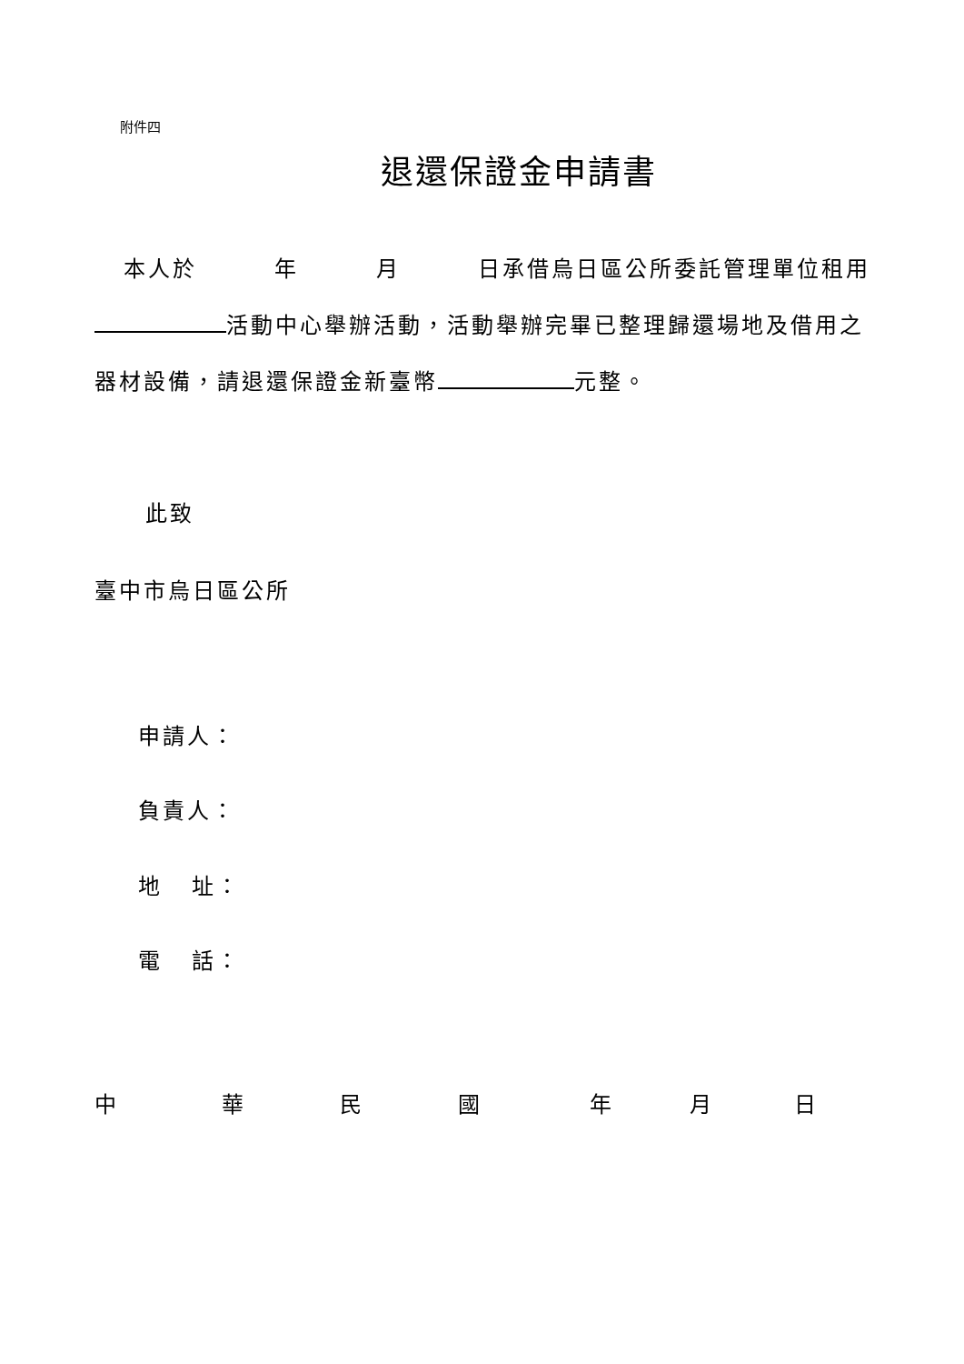附件四
退還保證金申請書
本人於 年 月 日承借烏日區公所委託管理單位租用 活動中心舉辦活動，活動舉辦完畢已整理歸還場地及借用之器材設備，請退還保證金新臺幣 元整。
此致
臺中市烏日區公所
申請人：
負責人：
地 址：
電 話：
中 華 民 國 年 月 日